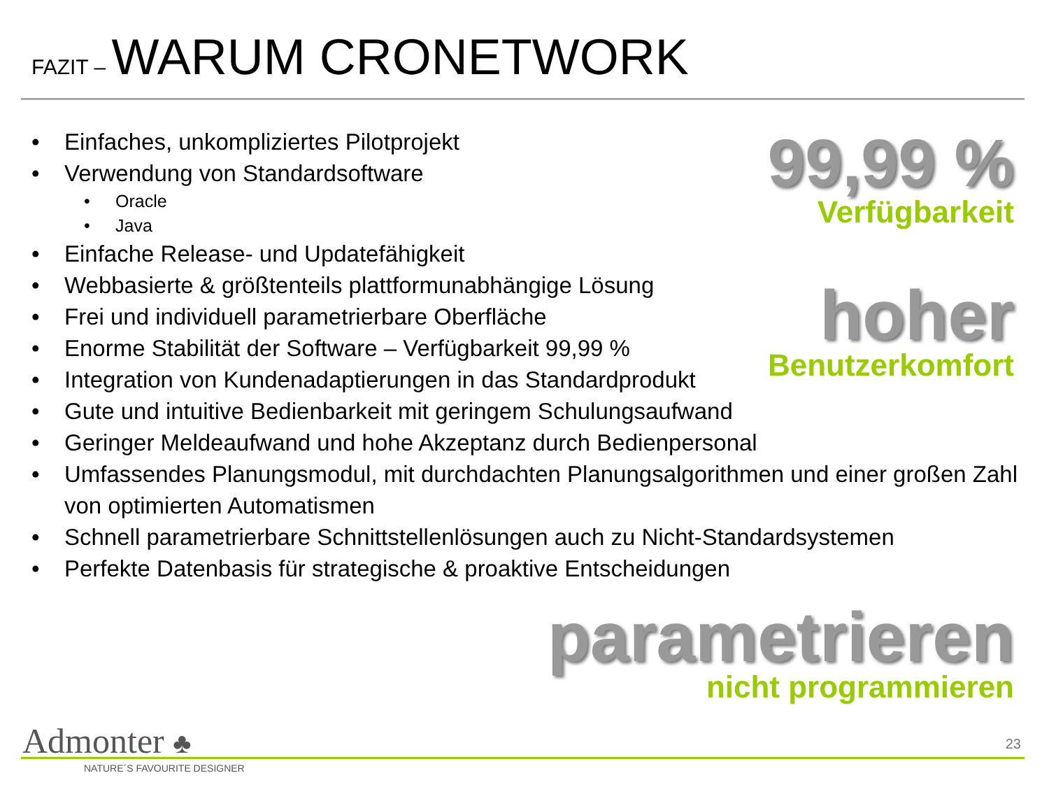FAZIT – WARUM CRONETWORK
• Einfaches, unkompliziertes Pilotprojekt
• Verwendung von Standardsoftware
• Oracle
• Java
• Einfache Release- und Updatefähigkeit
• Webbasierte & größtenteils plattformunabhängige Lösung
• Frei und individuell parametrierbare Oberfläche
• Enorme Stabilität der Software – Verfügbarkeit 99,99 %
• Integration von Kundenadaptierungen in das Standardprodukt
• Gute und intuitive Bedienbarkeit mit geringem Schulungsaufwand
• Geringer Meldeaufwand und hohe Akzeptanz durch Bedienpersonal
• Umfassendes Planungsmodul, mit durchdachten Planungsalgorithmen und einer großen Zahl von optimierten Automatismen
• Schnell parametrierbare Schnittstellenlösungen auch zu Nicht-Standardsystemen
• Perfekte Datenbasis für strategische & proaktive Entscheidungen
99,99 %
Verfügbarkeit
hoher
Benutzerkomfort
parametrieren
nicht programmieren
Admonter ♣
NATURE´S FAVOURITE DESIGNER
23